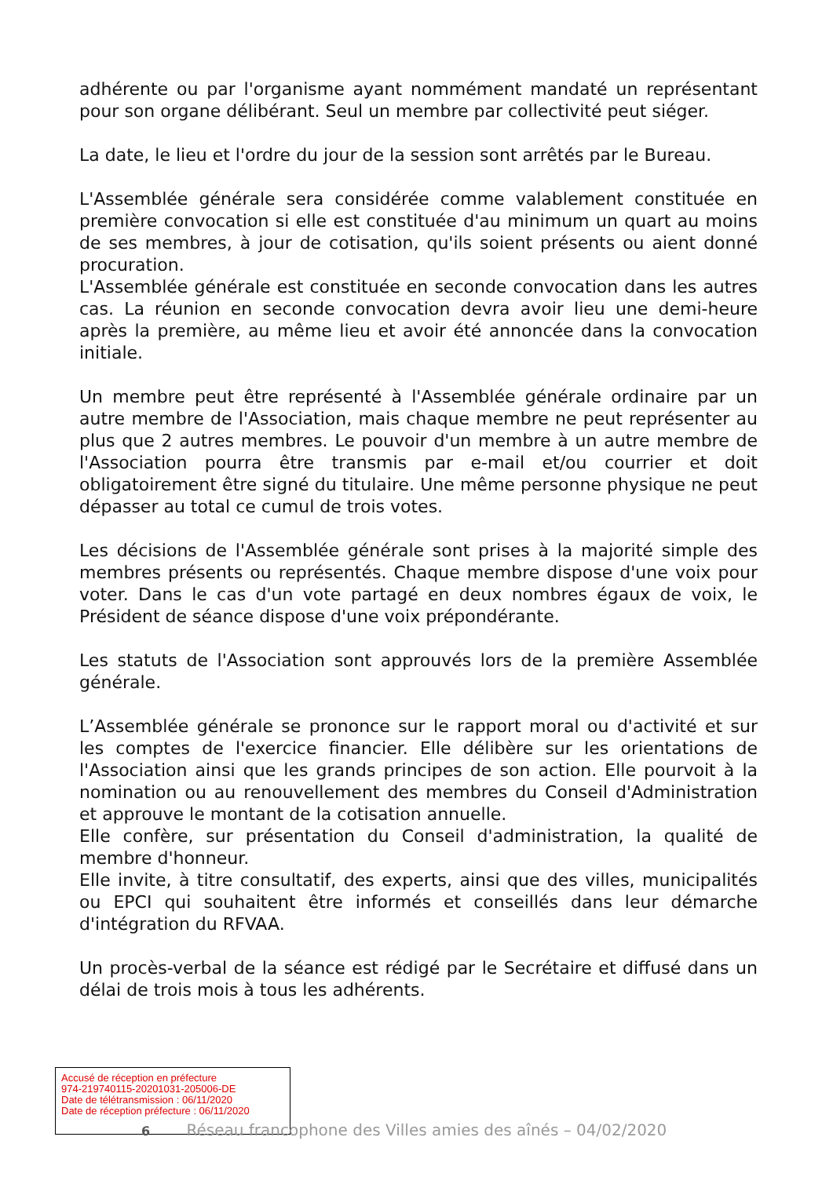adhérente ou par l'organisme ayant nommément mandaté un représentant pour son organe délibérant. Seul un membre par collectivité peut siéger.
La date, le lieu et l'ordre du jour de la session sont arrêtés par le Bureau.
L'Assemblée générale sera considérée comme valablement constituée en première convocation si elle est constituée d'au minimum un quart au moins de ses membres, à jour de cotisation, qu'ils soient présents ou aient donné procuration.
L'Assemblée générale est constituée en seconde convocation dans les autres cas. La réunion en seconde convocation devra avoir lieu une demi-heure après la première, au même lieu et avoir été annoncée dans la convocation initiale.
Un membre peut être représenté à l'Assemblée générale ordinaire par un autre membre de l'Association, mais chaque membre ne peut représenter au plus que 2 autres membres. Le pouvoir d'un membre à un autre membre de l'Association pourra être transmis par e-mail et/ou courrier et doit obligatoirement être signé du titulaire. Une même personne physique ne peut dépasser au total ce cumul de trois votes.
Les décisions de l'Assemblée générale sont prises à la majorité simple des membres présents ou représentés. Chaque membre dispose d'une voix pour voter. Dans le cas d'un vote partagé en deux nombres égaux de voix, le Président de séance dispose d'une voix prépondérante.
Les statuts de l'Association sont approuvés lors de la première Assemblée générale.
L’Assemblée générale se prononce sur le rapport moral ou d'activité et sur les comptes de l'exercice financier. Elle délibère sur les orientations de l'Association ainsi que les grands principes de son action. Elle pourvoit à la nomination ou au renouvellement des membres du Conseil d'Administration et approuve le montant de la cotisation annuelle.
Elle confère, sur présentation du Conseil d'administration, la qualité de membre d'honneur.
Elle invite, à titre consultatif, des experts, ainsi que des villes, municipalités ou EPCI qui souhaitent être informés et conseillés dans leur démarche d'intégration du RFVAA.
Un procès-verbal de la séance est rédigé par le Secrétaire et diffusé dans un délai de trois mois à tous les adhérents.
Accusé de réception en préfecture
974-219740115-20201031-205006-DE
Date de télétransmission : 06/11/2020
Date de réception préfecture : 06/11/2020
6 Réseau francophone des Villes amies des aînés – 04/02/2020